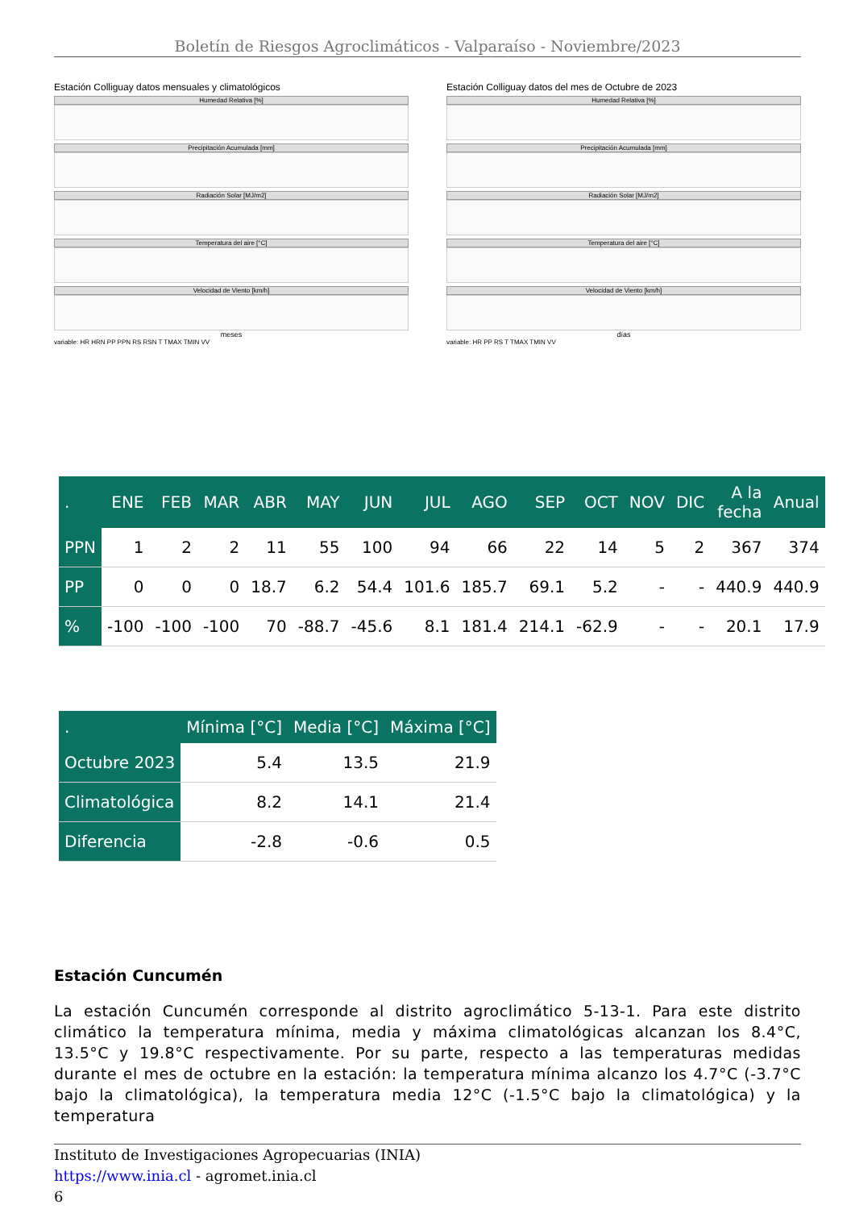Boletín de Riesgos Agroclimáticos - Valparaíso - Noviembre/2023
Estación Colliguay datos mensuales y climatológicos
Humedad Relativa [%]
Precipitación Acumulada [mm]
Radiación Solar [MJ/m2]
Temperatura del aire [°C]
Velocidad de Viento [km/h]
meses
variable: HR HRN PP PPN RS RSN T TMAX TMIN VV
Estación Colliguay datos del mes de Octubre de 2023
Humedad Relativa [%]
Precipitación Acumulada [mm]
Radiación Solar [MJ/m2]
Temperatura del aire [°C]
Velocidad de Viento [km/h]
días
variable: HR PP RS T TMAX TMIN VV
| . | ENE | FEB | MAR | ABR | MAY | JUN | JUL | AGO | SEP | OCT | NOV | DIC | A la fecha | Anual |
| --- | --- | --- | --- | --- | --- | --- | --- | --- | --- | --- | --- | --- | --- | --- |
| PPN | 1 | 2 | 2 | 11 | 55 | 100 | 94 | 66 | 22 | 14 | 5 | 2 | 367 | 374 |
| PP | 0 | 0 | 0 | 18.7 | 6.2 | 54.4 | 101.6 | 185.7 | 69.1 | 5.2 | - | - | 440.9 | 440.9 |
| % | -100 | -100 | -100 | 70 | -88.7 | -45.6 | 8.1 | 181.4 | 214.1 | -62.9 | - | - | 20.1 | 17.9 |
| . | Mínima [°C] | Media [°C] | Máxima [°C] |
| --- | --- | --- | --- |
| Octubre 2023 | 5.4 | 13.5 | 21.9 |
| Climatológica | 8.2 | 14.1 | 21.4 |
| Diferencia | -2.8 | -0.6 | 0.5 |
Estación Cuncumén
La estación Cuncumén corresponde al distrito agroclimático 5-13-1. Para este distrito climático la temperatura mínima, media y máxima climatológicas alcanzan los 8.4°C, 13.5°C y 19.8°C respectivamente. Por su parte, respecto a las temperaturas medidas durante el mes de octubre en la estación: la temperatura mínima alcanzo los 4.7°C (-3.7°C bajo la climatológica), la temperatura media 12°C (-1.5°C bajo la climatológica) y la temperatura
Instituto de Investigaciones Agropecuarias (INIA)
https://www.inia.cl - agromet.inia.cl
6